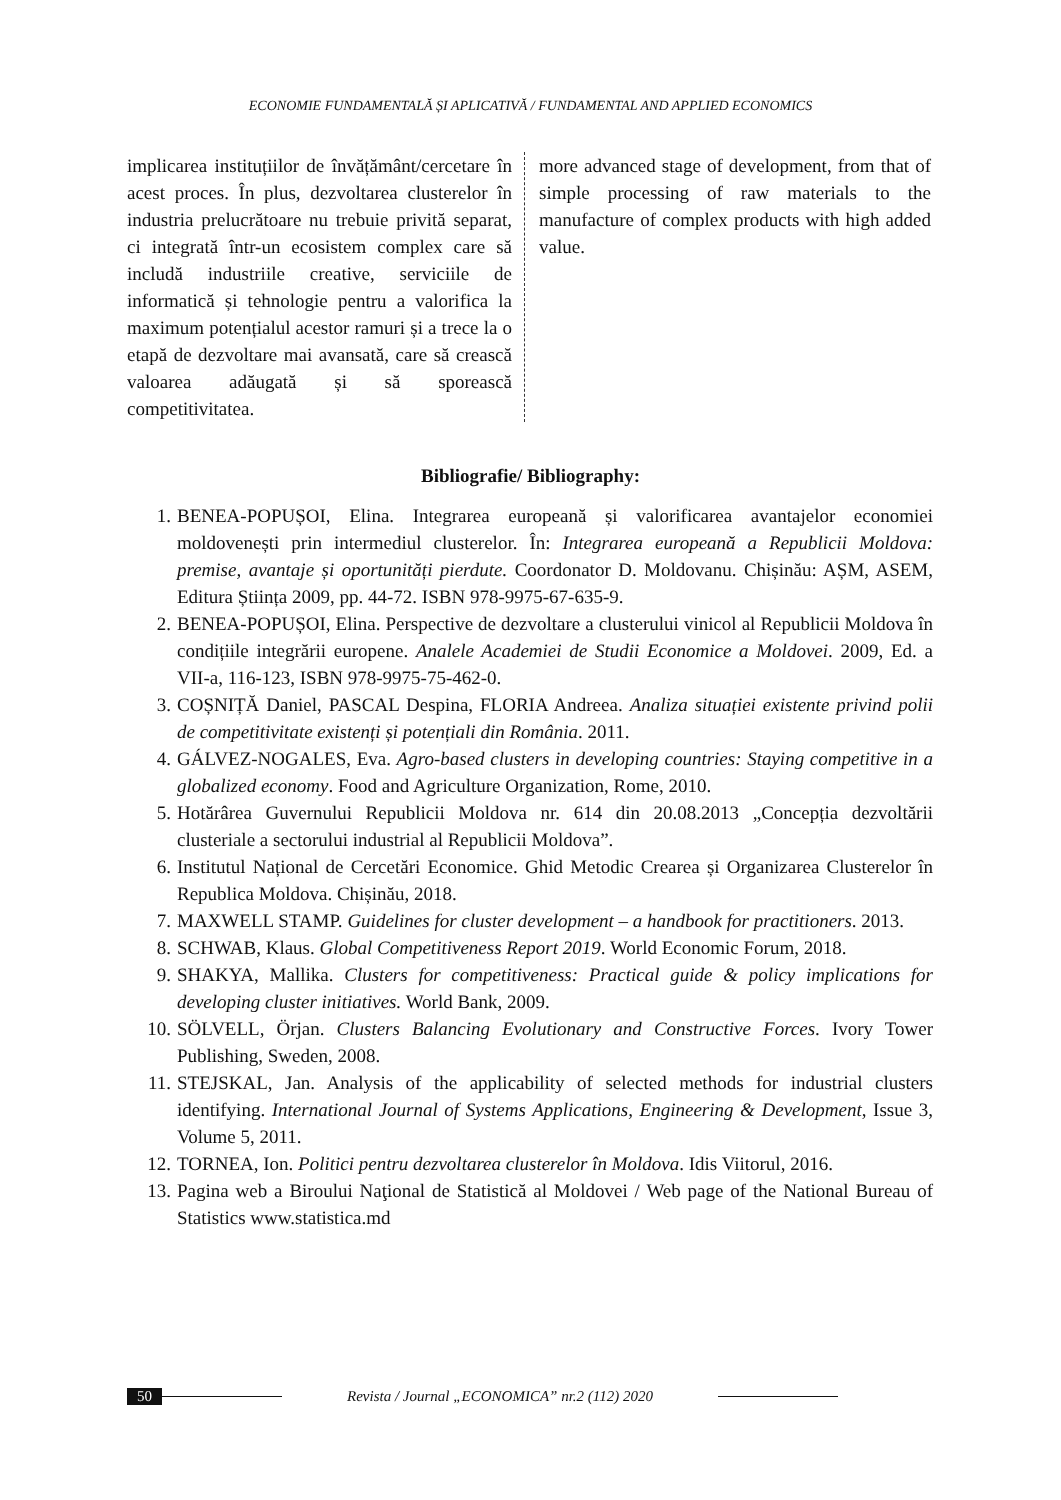ECONOMIE FUNDAMENTALĂ ȘI APLICATIVĂ / FUNDAMENTAL AND APPLIED ECONOMICS
implicarea instituțiilor de învățământ/cercetare în acest proces. În plus, dezvoltarea clusterelor în industria prelucrătoare nu trebuie privită separat, ci integrată într-un ecosistem complex care să includă industriile creative, serviciile de informatică și tehnologie pentru a valorifica la maximum potențialul acestor ramuri și a trece la o etapă de dezvoltare mai avansată, care să crească valoarea adăugată și să sporească competitivitatea.
more advanced stage of development, from that of simple processing of raw materials to the manufacture of complex products with high added value.
Bibliografie/ Bibliography:
1. BENEA-POPUȘOI, Elina. Integrarea europeană și valorificarea avantajelor economiei moldovenești prin intermediul clusterelor. În: Integrarea europeană a Republicii Moldova: premise, avantaje și oportunități pierdute. Coordonator D. Moldovanu. Chișinău: AȘM, ASEM, Editura Știința 2009, pp. 44-72. ISBN 978-9975-67-635-9.
2. BENEA-POPUȘOI, Elina. Perspective de dezvoltare a clusterului vinicol al Republicii Moldova în condițiile integrării europene. Analele Academiei de Studii Economice a Moldovei. 2009, Ed. a VII-a, 116-123, ISBN 978-9975-75-462-0.
3. COȘNIȚĂ Daniel, PASCAL Despina, FLORIA Andreea. Analiza situației existente privind polii de competitivitate existenți și potențiali din România. 2011.
4. GÁLVEZ-NOGALES, Eva. Agro-based clusters in developing countries: Staying competitive in a globalized economy. Food and Agriculture Organization, Rome, 2010.
5. Hotărârea Guvernului Republicii Moldova nr. 614 din 20.08.2013 „Concepția dezvoltării clusteriale a sectorului industrial al Republicii Moldova”.
6. Institutul Național de Cercetări Economice. Ghid Metodic Crearea și Organizarea Clusterelor în Republica Moldova. Chișinău, 2018.
7. MAXWELL STAMP. Guidelines for cluster development – a handbook for practitioners. 2013.
8. SCHWAB, Klaus. Global Competitiveness Report 2019. World Economic Forum, 2018.
9. SHAKYA, Mallika. Clusters for competitiveness: Practical guide & policy implications for developing cluster initiatives. World Bank, 2009.
10. SÖLVELL, Örjan. Clusters Balancing Evolutionary and Constructive Forces. Ivory Tower Publishing, Sweden, 2008.
11. STEJSKAL, Jan. Analysis of the applicability of selected methods for industrial clusters identifying. International Journal of Systems Applications, Engineering & Development, Issue 3, Volume 5, 2011.
12. TORNEA, Ion. Politici pentru dezvoltarea clusterelor în Moldova. Idis Viitorul, 2016.
13. Pagina web a Biroului Naţional de Statistică al Moldovei / Web page of the National Bureau of Statistics www.statistica.md
50 Revista / Journal „ECONOMICA” nr.2 (112) 2020